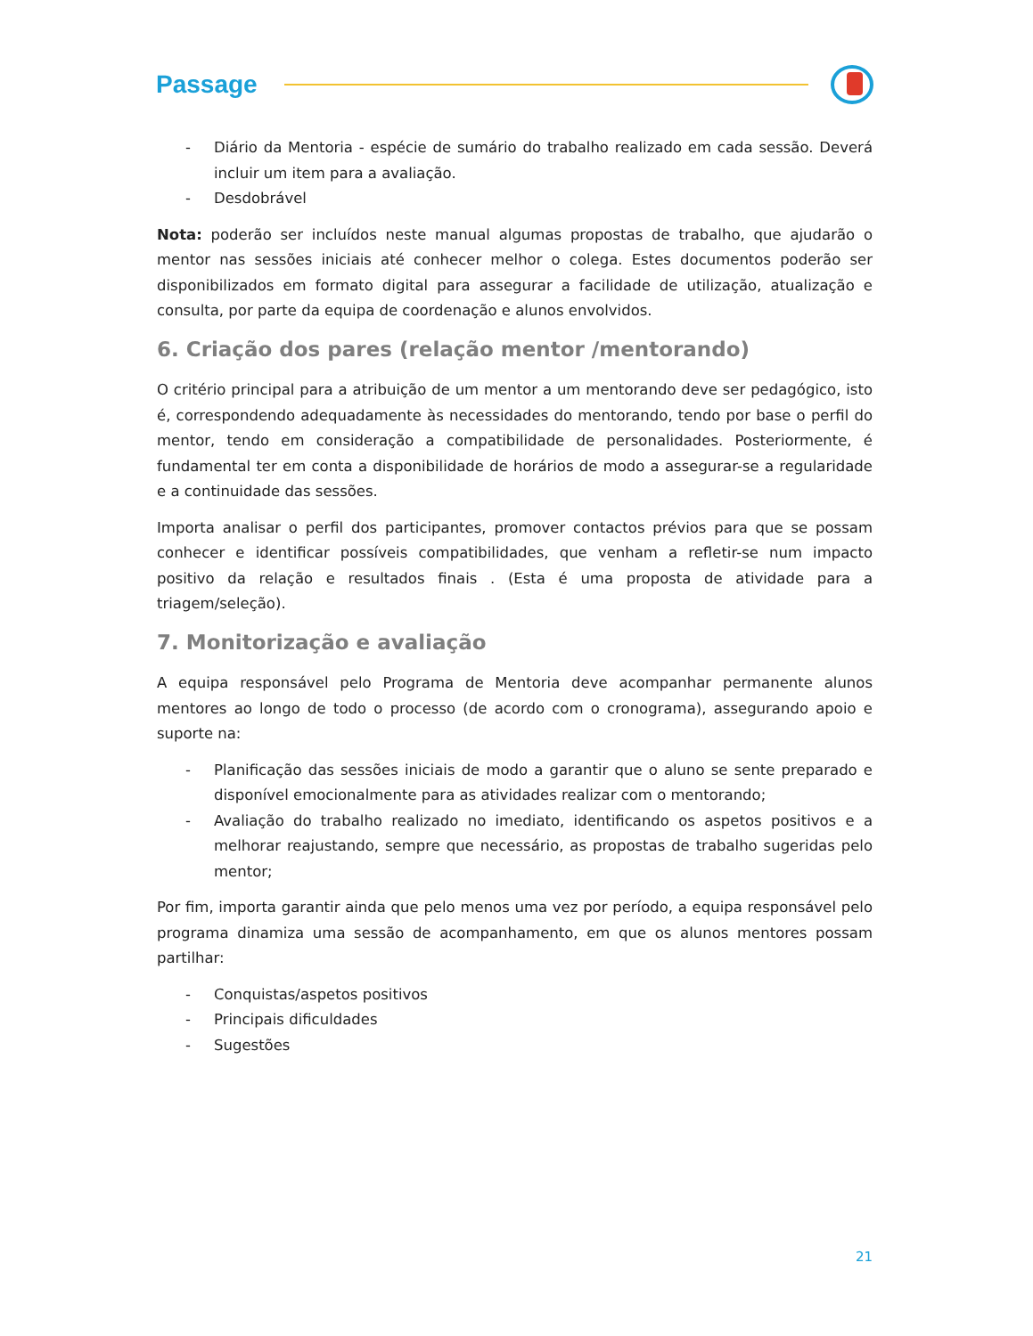Passage
- Diário da Mentoria - espécie de sumário do trabalho realizado em cada sessão. Deverá incluir um item para a avaliação.
- Desdobrável
Nota: poderão ser incluídos neste manual algumas propostas de trabalho, que ajudarão o mentor nas sessões iniciais até conhecer melhor o colega. Estes documentos poderão ser disponibilizados em formato digital para assegurar a facilidade de utilização, atualização e consulta, por parte da equipa de coordenação e alunos envolvidos.
6. Criação dos pares (relação mentor /mentorando)
O critério principal para a atribuição de um mentor a um mentorando deve ser pedagógico, isto é, correspondendo adequadamente às necessidades do mentorando, tendo por base o perfil do mentor, tendo em consideração a compatibilidade de personalidades. Posteriormente, é fundamental ter em conta a disponibilidade de horários de modo a assegurar-se a regularidade e a continuidade das sessões.
Importa analisar o perfil dos participantes, promover contactos prévios para que se possam conhecer e identificar possíveis compatibilidades, que venham a refletir-se num impacto positivo da relação e resultados finais . (Esta é uma proposta de atividade para a triagem/seleção).
7. Monitorização e avaliação
A equipa responsável pelo Programa de Mentoria deve acompanhar permanente alunos mentores ao longo de todo o processo (de acordo com o cronograma), assegurando apoio e suporte na:
- Planificação das sessões iniciais de modo a garantir que o aluno se sente preparado e disponível emocionalmente para as atividades realizar com o mentorando;
- Avaliação do trabalho realizado no imediato, identificando os aspetos positivos e a melhorar reajustando, sempre que necessário, as propostas de trabalho sugeridas pelo mentor;
Por fim, importa garantir ainda que pelo menos uma vez por período, a equipa responsável pelo programa dinamiza uma sessão de acompanhamento, em que os alunos mentores possam partilhar:
- Conquistas/aspetos positivos
- Principais dificuldades
- Sugestões
21